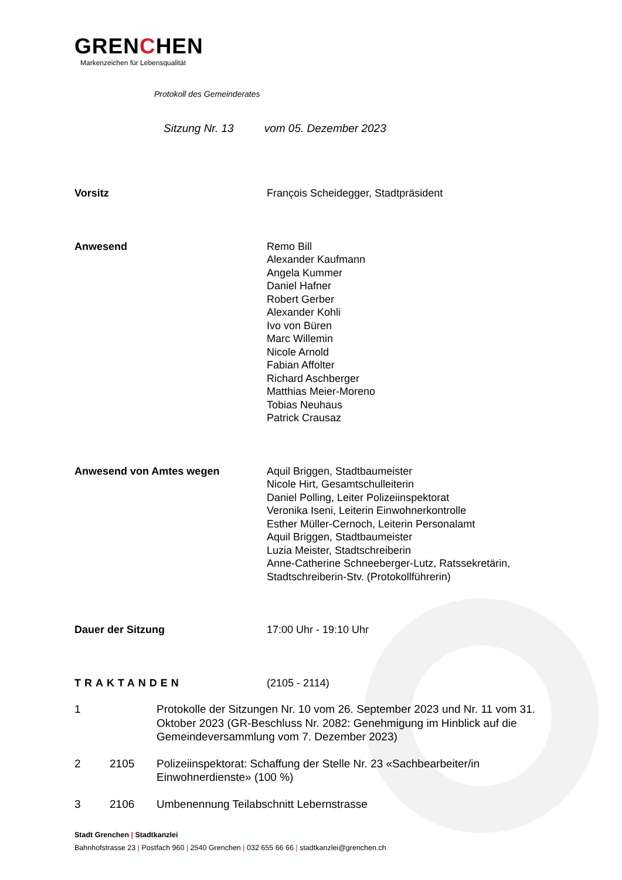GRENCHEN
Markenzeichen für Lebensqualität
Protokoll des Gemeinderates
Sitzung Nr. 13 vom 05. Dezember 2023
Vorsitz François Scheidegger, Stadtpräsident
Anwesend Remo Bill
Alexander Kaufmann
Angela Kummer
Daniel Hafner
Robert Gerber
Alexander Kohli
Ivo von Büren
Marc Willemin
Nicole Arnold
Fabian Affolter
Richard Aschberger
Matthias Meier-Moreno
Tobias Neuhaus
Patrick Crausaz
Anwesend von Amtes wegen Aquil Briggen, Stadtbaumeister
Nicole Hirt, Gesamtschulleiterin
Daniel Polling, Leiter Polizeiinspektorat
Veronika Iseni, Leiterin Einwohnerkontrolle
Esther Müller-Cernoch, Leiterin Personalamt
Aquil Briggen, Stadtbaumeister
Luzia Meister, Stadtschreiberin
Anne-Catherine Schneeberger-Lutz, Ratssekretärin,
Stadtschreiberin-Stv. (Protokollführerin)
Dauer der Sitzung 17:00 Uhr - 19:10 Uhr
TRAKTANDEN (2105 - 2114)
1 Protokolle der Sitzungen Nr. 10 vom 26. September 2023 und Nr. 11 vom 31. Oktober 2023 (GR-Beschluss Nr. 2082: Genehmigung im Hinblick auf die Gemeindeversammlung vom 7. Dezember 2023)
2 2105 Polizeiinspektorat: Schaffung der Stelle Nr. 23 «Sachbearbeiter/in Einwohnerdienste» (100 %)
3 2106 Umbenennung Teilabschnitt Lebernstrasse
Stadt Grenchen | Stadtkanzlei
Bahnhofstrasse 23 | Postfach 960 | 2540 Grenchen | 032 655 66 66 | stadtkanzlei@grenchen.ch